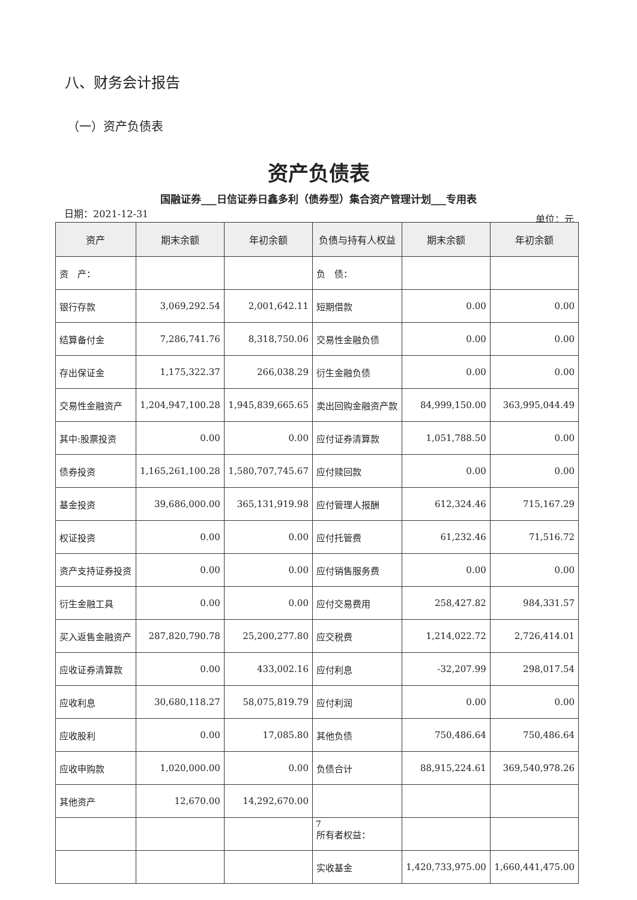八、财务会计报告
（一）资产负债表
资产负债表
国融证券___日信证券日鑫多利（债券型）集合资产管理计划___专用表
日期：2021-12-31 单位：元
| 资产 | 期末余额 | 年初余额 | 负债与持有人权益 | 期末余额 | 年初余额 |
| --- | --- | --- | --- | --- | --- |
| 资 产： | | | 负 债： | | |
| 银行存款 | 3,069,292.54 | 2,001,642.11 | 短期借款 | 0.00 | 0.00 |
| 结算备付金 | 7,286,741.76 | 8,318,750.06 | 交易性金融负债 | 0.00 | 0.00 |
| 存出保证金 | 1,175,322.37 | 266,038.29 | 衍生金融负债 | 0.00 | 0.00 |
| 交易性金融资产 | 1,204,947,100.28 | 1,945,839,665.65 | 卖出回购金融资产款 | 84,999,150.00 | 363,995,044.49 |
| 其中:股票投资 | 0.00 | 0.00 | 应付证券清算款 | 1,051,788.50 | 0.00 |
| 债券投资 | 1,165,261,100.28 | 1,580,707,745.67 | 应付赎回款 | 0.00 | 0.00 |
| 基金投资 | 39,686,000.00 | 365,131,919.98 | 应付管理人报酬 | 612,324.46 | 715,167.29 |
| 权证投资 | 0.00 | 0.00 | 应付托管费 | 61,232.46 | 71,516.72 |
| 资产支持证券投资 | 0.00 | 0.00 | 应付销售服务费 | 0.00 | 0.00 |
| 衍生金融工具 | 0.00 | 0.00 | 应付交易费用 | 258,427.82 | 984,331.57 |
| 买入返售金融资产 | 287,820,790.78 | 25,200,277.80 | 应交税费 | 1,214,022.72 | 2,726,414.01 |
| 应收证券清算款 | 0.00 | 433,002.16 | 应付利息 | -32,207.99 | 298,017.54 |
| 应收利息 | 30,680,118.27 | 58,075,819.79 | 应付利润 | 0.00 | 0.00 |
| 应收股利 | 0.00 | 17,085.80 | 其他负债 | 750,486.64 | 750,486.64 |
| 应收申购款 | 1,020,000.00 | 0.00 | 负债合计 | 88,915,224.61 | 369,540,978.26 |
| 其他资产 | 12,670.00 | 14,292,670.00 | | | |
| | | | 所有者权益： | | |
| | | | 实收基金 | 1,420,733,975.00 | 1,660,441,475.00 |
7